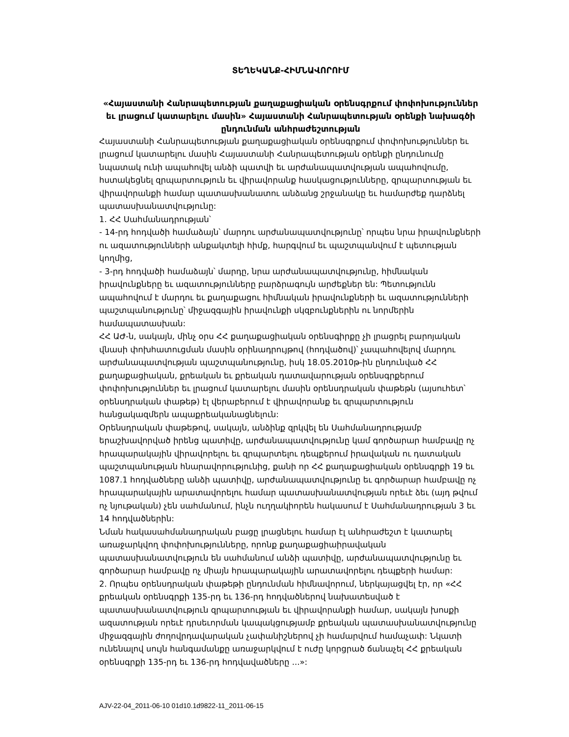ՏԵՂԵԿԱՆՔ-ՀԻՄՆԱՎՈՐՈՒՄ
«Հայաստանի Հանրապետության քաղաքացիական օրենսգրքում փոփոխություններ եւ լրացում կատարելու մասին» Հայաստանի Հանրապետության օրենքի նախագծի ընդունման անհրաժեշտության
Հայաստանի Հանրապետության քաղաքացիական օրենսգրքում փոփոխություններ եւ լրացում կատարելու մասին Հայաստանի Հանրապետության օրենքի ընդունումը նպատակ ունի ապահովել անձի պատվի եւ արժանապատվության ապահովումը, հստակեցնել զրպարտություն եւ վիրավորանք հասկացությունները, զրպարտության եւ վիրավորանքի համար պատասխանատու անձանց շրջանակը եւ համարժեք դարձնել պատասխանատվությունը:
1. ՀՀ Սահմանադրության՝
- 14-րդ հոդվածի համաձայն՝ մարդու արժանապատվությունը՝ որպես նրա իրավունքների ու ազատությունների անքակտելի հիմք, հարգվում եւ պաշտպանվում է պետության կողմից,
- 3-րդ հոդվածի համաձայն՝ մարդը, նրա արժանապատվությունը, հիմնական իրավունքները եւ ազատությունները բարձրագույն արժեքներ են: Պետությունն ապահովում է մարդու եւ քաղաքացու հիմնական իրավունքների եւ ազատությունների պաշտպանությունը՝ միջազգային իրավունքի սկզբունքներին ու նորմերին համապատասխան:
ՀՀ ԱԺ-ն, սակայն, մինչ օրս ՀՀ քաղաքացիական օրենսգիրքը չի լրացրել բարոյական վնասի փոխհատուցման մասին օրինադրույթով (հոդվածով)՝ չապահովելով մարդու արժանապատվության պաշտպանությունը, իսկ 18.05.2010թ-ին ընդունված ՀՀ քաղաքացիական, քրեական եւ քրեական դատավարության օրենսգրքերում փոփոխություններ եւ լրացում կատարելու մասին օրենսդրական փաթեթն (այսուհետ՝ օրենսդրական փաթեթ) էլ վերաբերում է վիրավորանք եւ զրպարտություն հանցակազմերն ապաքրեականացնելուն:
Օրենսդրական փաթեթով, սակայն, անձինք զրկվել են Սահմանադրությամբ երաշխավորված իրենց պատիվը, արժանապատվությունը կամ գործարար համբավը ոչ հրապարակային վիրավորելու եւ զրպարտելու դեպքերում իրավական ու դատական պաշտպանության հնարավորությունից, քանի որ ՀՀ քաղաքացիական օրենսգրքի 19 եւ 1087.1 հոդվածները անձի պատիվը, արժանապատվությունը եւ գործարար համբավը ոչ հրապարակային արատավորելու համար պատասխանատվության որեւէ ձեւ (այդ թվում ոչ նյութական) չեն սահմանում, ինչն ուղղակիորեն հակասում է Սահմանադրության 3 եւ 14 հոդվածներին:
Նման հակասահմանադրական բացը լրացնելու համար էլ անհրաժեշտ է կատարել առաջարկվող փոփոխությունները, որոնք քաղաքացիաիրավական պատասխանատվություն են սահմանում անձի պատիվը, արժանապատվությունը եւ գործարար համբավը ոչ միայն հրապարակային արատավորելու դեպքերի համար:
2. Որպես օրենսդրական փաթեթի ընդունման հիմնավորում, ներկայացվել էր, որ «ՀՀ քրեական օրենսգրքի 135-րդ եւ 136-րդ հոդվածներով նախատեսված է պատասխանատվություն զրպարտության եւ վիրավորանքի համար, սակայն խոսքի ազատության որեւէ դրսեւորման կապակցությամբ քրեական պատասխանատվությունը միջազգային ժողովրդավարական չափանիշներով չի համարվում համաչափ: Նկատի ունենալով սույն հանգամանքը առաջարկվում է ուժը կորցրած ճանաչել ՀՀ քրեական օրենսգրքի 135-րդ եւ 136-րդ հոդվավածները ...»:
AJV-22-04_2011-06-10 01d10.1d9822-11_2011-06-15